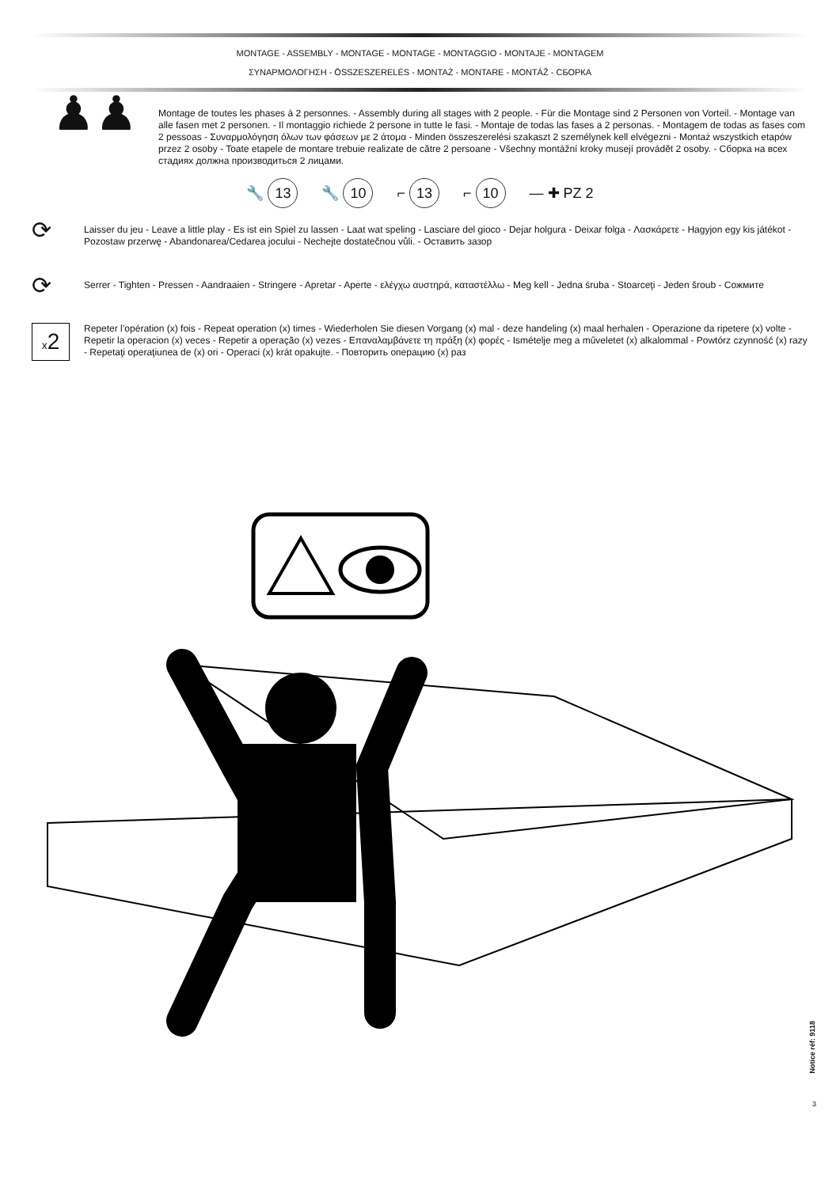MONTAGE - ASSEMBLY - MONTAGE - MONTAGE - MONTAGGIO - MONTAJE - MONTAGEM
ΣΥΝΑΡΜΟΛΟΓΗΣΗ - ÖSSZESZERELÉS - MONTAŻ - MONTARE - MONTÁŽ - СБОРКА
♟♟
Montage de toutes les phases à 2 personnes. - Assembly during all stages with 2 people. - Für die Montage sind 2 Personen von Vorteil. - Montage van alle fasen met 2 personen. - Il montaggio richiede 2 persone in tutte le fasi. - Montaje de todas las fases a 2 personas. - Montagem de todas as fases com 2 pessoas - Συναρμολόγηση όλων των φάσεων με 2 άτομα - Minden összeszerelési szakaszt 2 személynek kell elvégezni - Montaż wszystkich etapów przez 2 osoby - Toate etapele de montare trebuie realizate de către 2 persoane - Všechny montážní kroky musejí provádět 2 osoby. - Сборка на всех стадиях должна производиться 2 лицами.
🔧 13 🔧 10 ⌐ 13 ⌐ 10 — ✚ PZ 2
⟳
Laisser du jeu - Leave a little play - Es ist ein Spiel zu lassen - Laat wat speling - Lasciare del gioco - Dejar holgura - Deixar folga - Λασκάρετε - Hagyjon egy kis játékot - Pozostaw przerwę - Abandonarea/Cedarea jocului - Nechejte dostatečnou vůli. - Оставить зазор
⟳
Serrer - Tighten - Pressen - Aandraaien - Stringere - Apretar - Aperte - ελέγχω αυστηρά, καταστέλλω - Meg kell - Jedna śruba - Stoarceţi - Jeden šroub - Сожмите
x2
Repeter l’opération (x) fois - Repeat operation (x) times - Wiederholen Sie diesen Vorgang (x) mal - deze handeling (x) maal herhalen - Operazione da ripetere (x) volte - Repetir la operacion (x) veces - Repetir a operação (x) vezes - Επαναλαμβάνετε τη πράξη (x) φορές - Ismételje meg a műveletet (x) alkalommal - Powtórz czynność (x) razy - Repetaţi operaţiunea de (x) ori - Operaci (x) krát opakujte. - Повторить операцию (x) раз
Notice réf: 9118
3